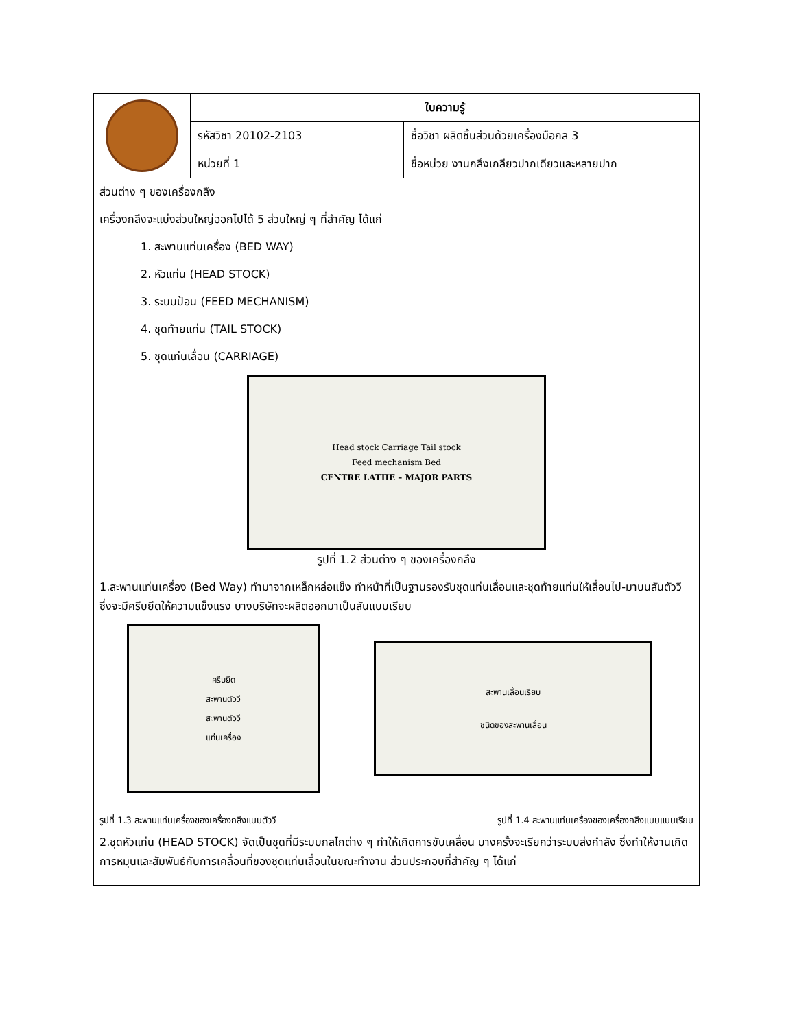| | ใบความรู้ | |
| | รหัสวิชา 20102-2103 | ชื่อวิชา ผลิตชิ้นส่วนด้วยเครื่องมือกล 3 |
| | หน่วยที่ 1 | ชื่อหน่วย งานกลึงเกลียวปากเดียวและหลายปาก |
ส่วนต่าง ๆ ของเครื่องกลึง
เครื่องกลึงจะแบ่งส่วนใหญ่ออกไปได้ 5 ส่วนใหญ่ ๆ ที่สำคัญ ได้แก่
1. สะพานแท่นเครื่อง (BED WAY)
2. หัวแท่น (HEAD STOCK)
3. ระบบป้อน (FEED MECHANISM)
4. ชุดท้ายแท่น (TAIL STOCK)
5. ชุดแท่นเลื่อน (CARRIAGE)
Head stock Carriage Tail stock
Feed mechanism Bed
CENTRE LATHE – MAJOR PARTS
รูปที่ 1.2 ส่วนต่าง ๆ ของเครื่องกลึง
1.สะพานแท่นเครื่อง (Bed Way) ทำมาจากเหล็กหล่อแข็ง ทำหน้าที่เป็นฐานรองรับชุดแท่นเลื่อนและชุดท้ายแท่นให้เลื่อนไป-มาบนสันตัววี ซึ่งจะมีครีบยึดให้ความแข็งแรง บางบริษัทจะผลิตออกมาเป็นสันแบบเรียบ
ครีบยึด
สะพานตัววี
สะพานตัววี
แท่นเครื่อง
สะพานเลื่อนเรียบ
ชนิดของสะพานเลื่อน
รูปที่ 1.3 สะพานแท่นเครื่องของเครื่องกลึงแบบตัววี รูปที่ 1.4 สะพานแท่นเครื่องของเครื่องกลึงแบบแบนเรียบ
2.ชุดหัวแท่น (HEAD STOCK) จัดเป็นชุดที่มีระบบกลไกต่าง ๆ ทำให้เกิดการขับเคลื่อน บางครั้งจะเรียกว่าระบบส่งกำลัง ซึ่งทำให้งานเกิดการหมุนและสัมพันธ์กับการเคลื่อนที่ของชุดแท่นเลื่อนในขณะทำงาน ส่วนประกอบที่สำคัญ ๆ ได้แก่